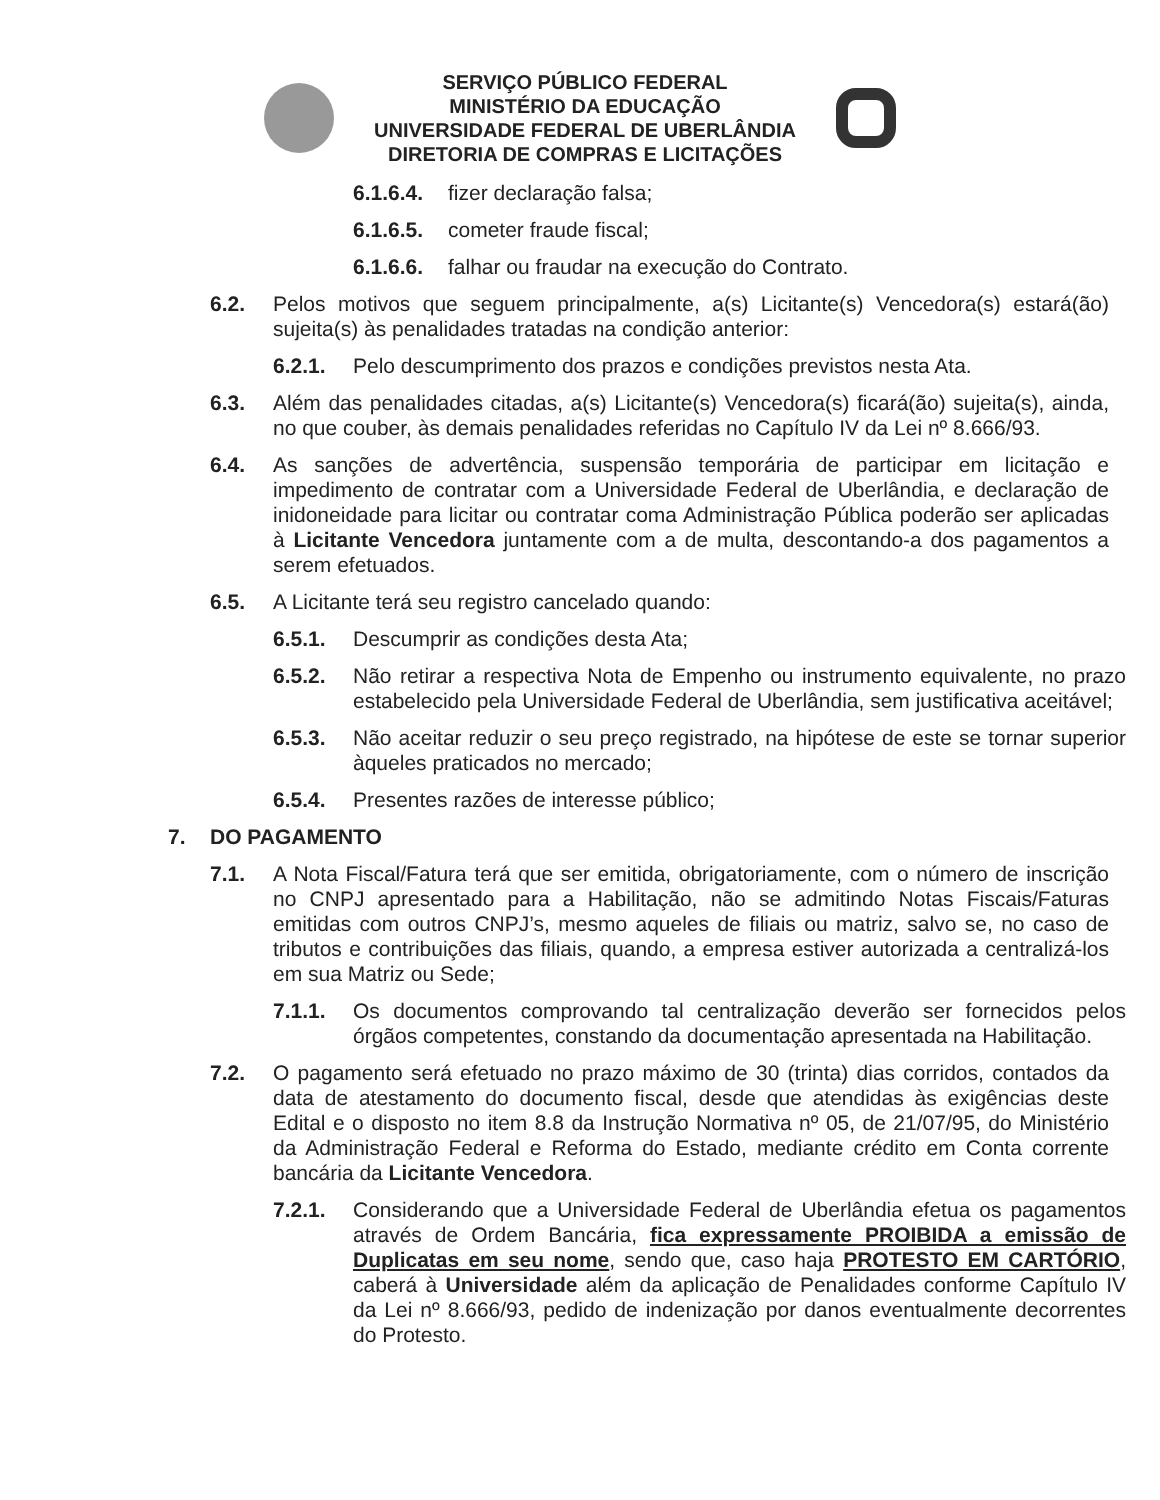SERVIÇO PÚBLICO FEDERAL
MINISTÉRIO DA EDUCAÇÃO
UNIVERSIDADE FEDERAL DE UBERLÂNDIA
DIRETORIA DE COMPRAS E LICITAÇÕES
6.1.6.4.
fizer declaração falsa;
6.1.6.5.
cometer fraude fiscal;
6.1.6.6.
falhar ou fraudar na execução do Contrato.
6.2. Pelos motivos que seguem principalmente, a(s) Licitante(s) Vencedora(s) estará(ão) sujeita(s) às penalidades tratadas na condição anterior:
6.2.1. Pelo descumprimento dos prazos e condições previstos nesta Ata.
6.3. Além das penalidades citadas, a(s) Licitante(s) Vencedora(s) ficará(ão) sujeita(s), ainda, no que couber, às demais penalidades referidas no Capítulo IV da Lei nº 8.666/93.
6.4. As sanções de advertência, suspensão temporária de participar em licitação e impedimento de contratar com a Universidade Federal de Uberlândia, e declaração de inidoneidade para licitar ou contratar coma Administração Pública poderão ser aplicadas à Licitante Vencedora juntamente com a de multa, descontando-a dos pagamentos a serem efetuados.
6.5. A Licitante terá seu registro cancelado quando:
6.5.1. Descumprir as condições desta Ata;
6.5.2. Não retirar a respectiva Nota de Empenho ou instrumento equivalente, no prazo estabelecido pela Universidade Federal de Uberlândia, sem justificativa aceitável;
6.5.3. Não aceitar reduzir o seu preço registrado, na hipótese de este se tornar superior àqueles praticados no mercado;
6.5.4. Presentes razões de interesse público;
7. DO PAGAMENTO
7.1. A Nota Fiscal/Fatura terá que ser emitida, obrigatoriamente, com o número de inscrição no CNPJ apresentado para a Habilitação, não se admitindo Notas Fiscais/Faturas emitidas com outros CNPJ’s, mesmo aqueles de filiais ou matriz, salvo se, no caso de tributos e contribuições das filiais, quando, a empresa estiver autorizada a centralizá-los em sua Matriz ou Sede;
7.1.1. Os documentos comprovando tal centralização deverão ser fornecidos pelos órgãos competentes, constando da documentação apresentada na Habilitação.
7.2. O pagamento será efetuado no prazo máximo de 30 (trinta) dias corridos, contados da data de atestamento do documento fiscal, desde que atendidas às exigências deste Edital e o disposto no item 8.8 da Instrução Normativa nº 05, de 21/07/95, do Ministério da Administração Federal e Reforma do Estado, mediante crédito em Conta corrente bancária da Licitante Vencedora.
7.2.1. Considerando que a Universidade Federal de Uberlândia efetua os pagamentos através de Ordem Bancária, fica expressamente PROIBIDA a emissão de Duplicatas em seu nome, sendo que, caso haja PROTESTO EM CARTÓRIO, caberá à Universidade além da aplicação de Penalidades conforme Capítulo IV da Lei nº 8.666/93, pedido de indenização por danos eventualmente decorrentes do Protesto.